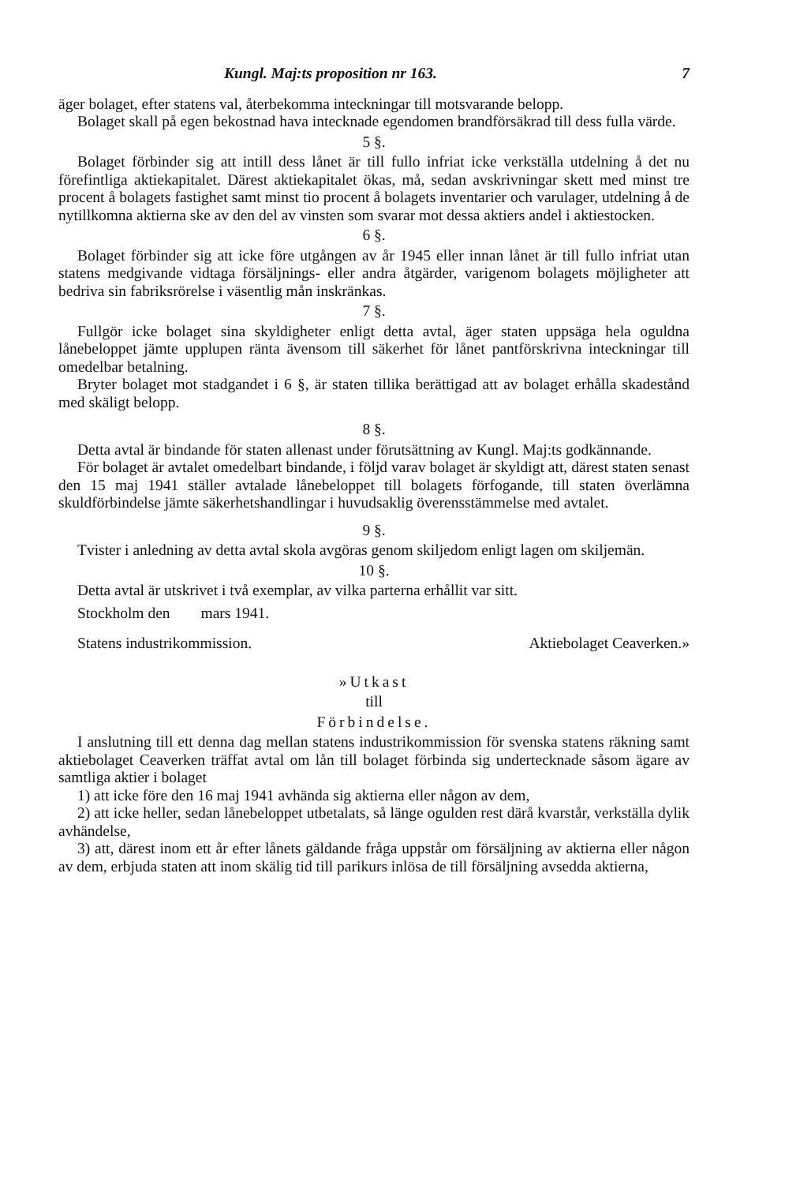Kungl. Maj:ts proposition nr 163. 7
äger bolaget, efter statens val, återbekomma inteckningar till motsvarande belopp.
Bolaget skall på egen bekostnad hava intecknade egendomen brandförsäkrad till dess fulla värde.
5 §.
Bolaget förbinder sig att intill dess lånet är till fullo infriat icke verkställa utdelning å det nu förefintliga aktiekapitalet. Därest aktiekapitalet ökas, må, sedan avskrivningar skett med minst tre procent å bolagets fastighet samt minst tio procent å bolagets inventarier och varulager, utdelning å de nytillkomna aktierna ske av den del av vinsten som svarar mot dessa aktiers andel i aktiestocken.
6 §.
Bolaget förbinder sig att icke före utgången av år 1945 eller innan lånet är till fullo infriat utan statens medgivande vidtaga försäljnings- eller andra åtgärder, varigenom bolagets möjligheter att bedriva sin fabriksrörelse i väsentlig mån inskränkas.
7 §.
Fullgör icke bolaget sina skyldigheter enligt detta avtal, äger staten uppsäga hela oguldna lånebeloppet jämte upplupen ränta ävensom till säkerhet för lånet pantförskrivna inteckningar till omedelbar betalning.
Bryter bolaget mot stadgandet i 6 §, är staten tillika berättigad att av bolaget erhålla skadestånd med skäligt belopp.
8 §.
Detta avtal är bindande för staten allenast under förutsättning av Kungl. Maj:ts godkännande.
För bolaget är avtalet omedelbart bindande, i följd varav bolaget är skyldigt att, därest staten senast den 15 maj 1941 ställer avtalade lånebeloppet till bolagets förfogande, till staten överlämna skuldförbindelse jämte säkerhetshandlingar i huvudsaklig överensstämmelse med avtalet.
9 §.
Tvister i anledning av detta avtal skola avgöras genom skiljedom enligt lagen om skiljemän.
10 §.
Detta avtal är utskrivet i två exemplar, av vilka parterna erhållit var sitt.
Stockholm den mars 1941.
Statens industrikommission. Aktiebolaget Ceaverken.»
»Utkast
till
Förbindelse.
I anslutning till ett denna dag mellan statens industrikommission för svenska statens räkning samt aktiebolaget Ceaverken träffat avtal om lån till bolaget förbinda sig undertecknade såsom ägare av samtliga aktier i bolaget
1) att icke före den 16 maj 1941 avhända sig aktierna eller någon av dem,
2) att icke heller, sedan lånebeloppet utbetalats, så länge ogulden rest därå kvarstår, verkställa dylik avhändelse,
3) att, därest inom ett år efter lånets gäldande fråga uppstår om försäljning av aktierna eller någon av dem, erbjuda staten att inom skälig tid till parikurs inlösa de till försäljning avsedda aktierna,